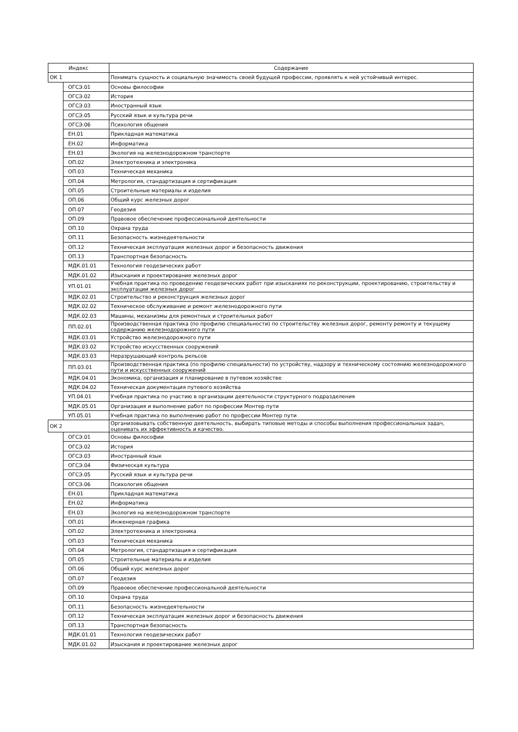| Индекс | | Содержание |
| --- | --- | --- |
| ОК 1 | | Понимать сущность и социальную значимость своей будущей профессии, проявлять к ней устойчивый интерес. |
| | ОГСЭ.01 | Основы философии |
| | ОГСЭ.02 | История |
| | ОГСЭ.03 | Иностранный язык |
| | ОГСЭ.05 | Русский язык и культура речи |
| | ОГСЭ.06 | Психология общения |
| | ЕН.01 | Прикладная математика |
| | ЕН.02 | Информатика |
| | ЕН.03 | Экология на железнодорожном транспорте |
| | ОП.02 | Электротехника и электроника |
| | ОП.03 | Техническая механика |
| | ОП.04 | Метрология, стандартизация и сертификация |
| | ОП.05 | Строительные материалы и изделия |
| | ОП.06 | Общий курс железных дорог |
| | ОП.07 | Геодезия |
| | ОП.09 | Правовое обеспечение профессиональной деятельности |
| | ОП.10 | Охрана труда |
| | ОП.11 | Безопасность жизнедеятельности |
| | ОП.12 | Техническая эксплуатация железных дорог и безопасность движения |
| | ОП.13 | Транспортная безопасность |
| | МДК.01.01 | Технология геодезических работ |
| | МДК.01.02 | Изыскания и проектирование железных дорог |
| | УП.01.01 | Учебная практика по проведению геодезических работ при изысканиях по реконструкции, проектированию, строительству и эксплуатации железных дорог |
| | МДК.02.01 | Строительство и реконструкция железных дорог |
| | МДК.02.02 | Техническое обслуживание и ремонт железнодорожного пути |
| | МДК.02.03 | Машины, механизмы для ремонтных и строительных работ |
| | ПП.02.01 | Производственная практика (по профилю специальности) по строительству железных дорог, ремонту ремонту и текущему содержанию железнодорожного пути |
| | МДК.03.01 | Устройство железнодорожного пути |
| | МДК.03.02 | Устройство искусственных сооружений |
| | МДК.03.03 | Неразрушающий контроль рельсов |
| | ПП.03.01 | Производственная практика (по профилю специальности) по устройству, надзору и техническому состоянию железнодорожного пути и искусственных сооружений |
| | МДК.04.01 | Экономика, организация и планирование в путевом хозяйстве |
| | МДК.04.02 | Техническая документация путевого хозяйства |
| | УП.04.01 | Учебная практика по участию в организации деятельности структурного подразделения |
| | МДК.05.01 | Организация и выполнение работ по профессии Монтер пути |
| | УП.05.01 | Учебная практика по выполнению работ по профессии Монтер пути |
| ОК 2 | | Организовывать собственную деятельность, выбирать типовые методы и способы выполнения профессиональных задач, оценивать их эффективность и качество. |
| | ОГСЭ.01 | Основы философии |
| | ОГСЭ.02 | История |
| | ОГСЭ.03 | Иностранный язык |
| | ОГСЭ.04 | Физическая культура |
| | ОГСЭ.05 | Русский язык и культура речи |
| | ОГСЭ.06 | Психология общения |
| | ЕН.01 | Прикладная математика |
| | ЕН.02 | Информатика |
| | ЕН.03 | Экология на железнодорожном транспорте |
| | ОП.01 | Инженерная графика |
| | ОП.02 | Электротехника и электроника |
| | ОП.03 | Техническая механика |
| | ОП.04 | Метрология, стандартизация и сертификация |
| | ОП.05 | Строительные материалы и изделия |
| | ОП.06 | Общий курс железных дорог |
| | ОП.07 | Геодезия |
| | ОП.09 | Правовое обеспечение профессиональной деятельности |
| | ОП.10 | Охрана труда |
| | ОП.11 | Безопасность жизнедеятельности |
| | ОП.12 | Техническая эксплуатация железных дорог и безопасность движения |
| | ОП.13 | Транспортная безопасность |
| | МДК.01.01 | Технология геодезических работ |
| | МДК.01.02 | Изыскания и проектирование железных дорог |